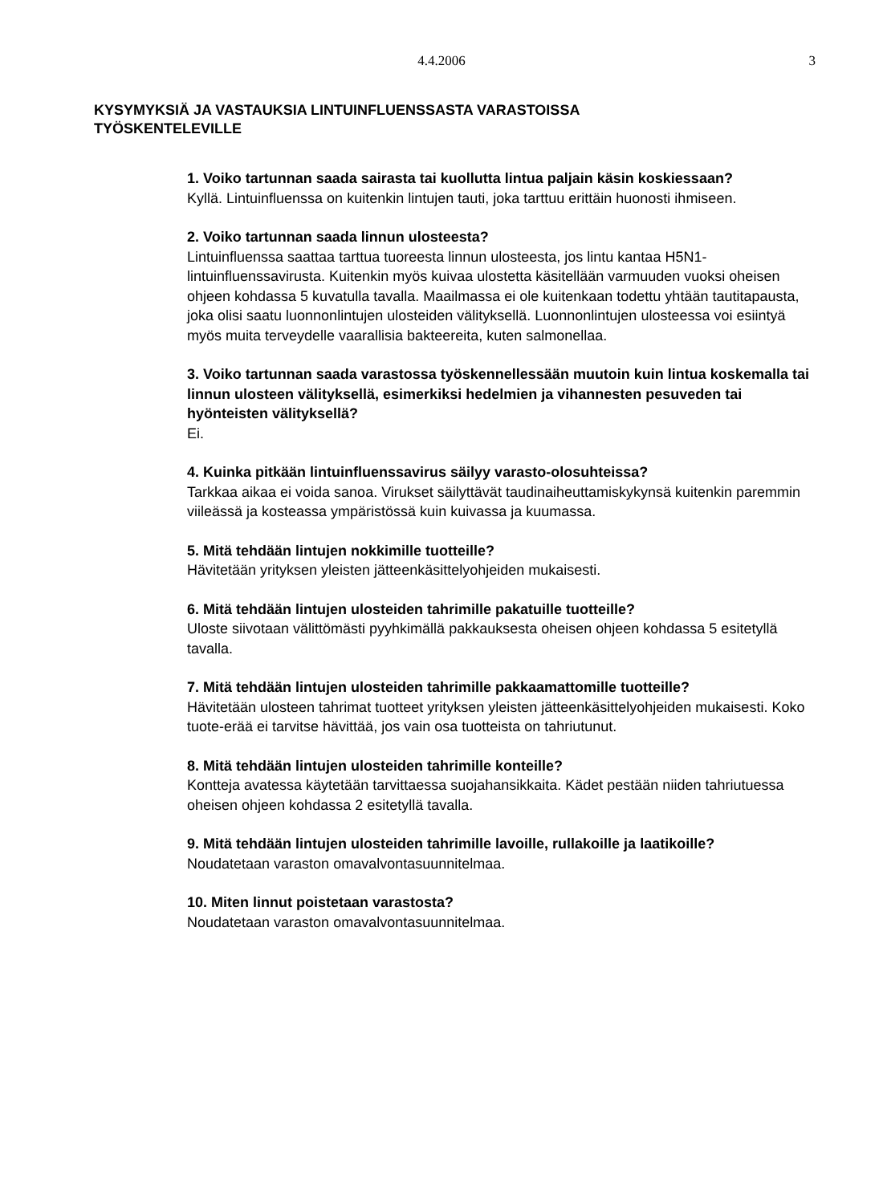4.4.2006
3
KYSYMYKSIÄ JA VASTAUKSIA LINTUINFLUENSSASTA VARASTOISSA
TYÖSKENTELEVILLE
1. Voiko tartunnan saada sairasta tai kuollutta lintua paljain käsin koskiessaan?
Kyllä. Lintuinfluenssa on kuitenkin lintujen tauti, joka tarttuu erittäin huonosti ihmiseen.
2. Voiko tartunnan saada linnun ulosteesta?
Lintuinfluenssa saattaa tarttua tuoreesta linnun ulosteesta, jos lintu kantaa H5N1-lintuinfluenssavirusta. Kuitenkin myös kuivaa ulostetta käsitellään varmuuden vuoksi oheisen ohjeen kohdassa 5 kuvatulla tavalla. Maailmassa ei ole kuitenkaan todettu yhtään tautitapausta, joka olisi saatu luonnonlintujen ulosteiden välityksellä. Luonnonlintujen ulosteessa voi esiintyä myös muita terveydelle vaarallisia bakteereita, kuten salmonellaa.
3. Voiko tartunnan saada varastossa työskennellessään muutoin kuin lintua koskemalla tai linnun ulosteen välityksellä, esimerkiksi hedelmien ja vihannesten pesuveden tai hyönteisten välityksellä?
Ei.
4. Kuinka pitkään lintuinfluenssavirus säilyy varasto-olosuhteissa?
Tarkkaa aikaa ei voida sanoa. Virukset säilyttävät taudinaiheuttamiskykynsä kuitenkin paremmin viileässä ja kosteassa ympäristössä kuin kuivassa ja kuumassa.
5. Mitä tehdään lintujen nokkimille tuotteille?
Hävitetään yrityksen yleisten jätteenkäsittelyohjeiden mukaisesti.
6. Mitä tehdään lintujen ulosteiden tahrimille pakatuille tuotteille?
Uloste siivotaan välittömästi pyyhkimällä pakkauksesta oheisen ohjeen kohdassa 5 esitetyllä tavalla.
7. Mitä tehdään lintujen ulosteiden tahrimille pakkaamattomille tuotteille?
Hävitetään ulosteen tahrimat tuotteet yrityksen yleisten jätteenkäsittelyohjeiden mukaisesti. Koko tuote-erää ei tarvitse hävittää, jos vain osa tuotteista on tahriutunut.
8. Mitä tehdään lintujen ulosteiden tahrimille konteille?
Kontteja avatessa käytetään tarvittaessa suojahansikkaita. Kädet pestään niiden tahriutuessa oheisen ohjeen kohdassa 2 esitetyllä tavalla.
9. Mitä tehdään lintujen ulosteiden tahrimille lavoille, rullakoille ja laatikoille?
Noudatetaan varaston omavalvontasuunnitelmaa.
10. Miten linnut poistetaan varastosta?
Noudatetaan varaston omavalvontasuunnitelmaa.